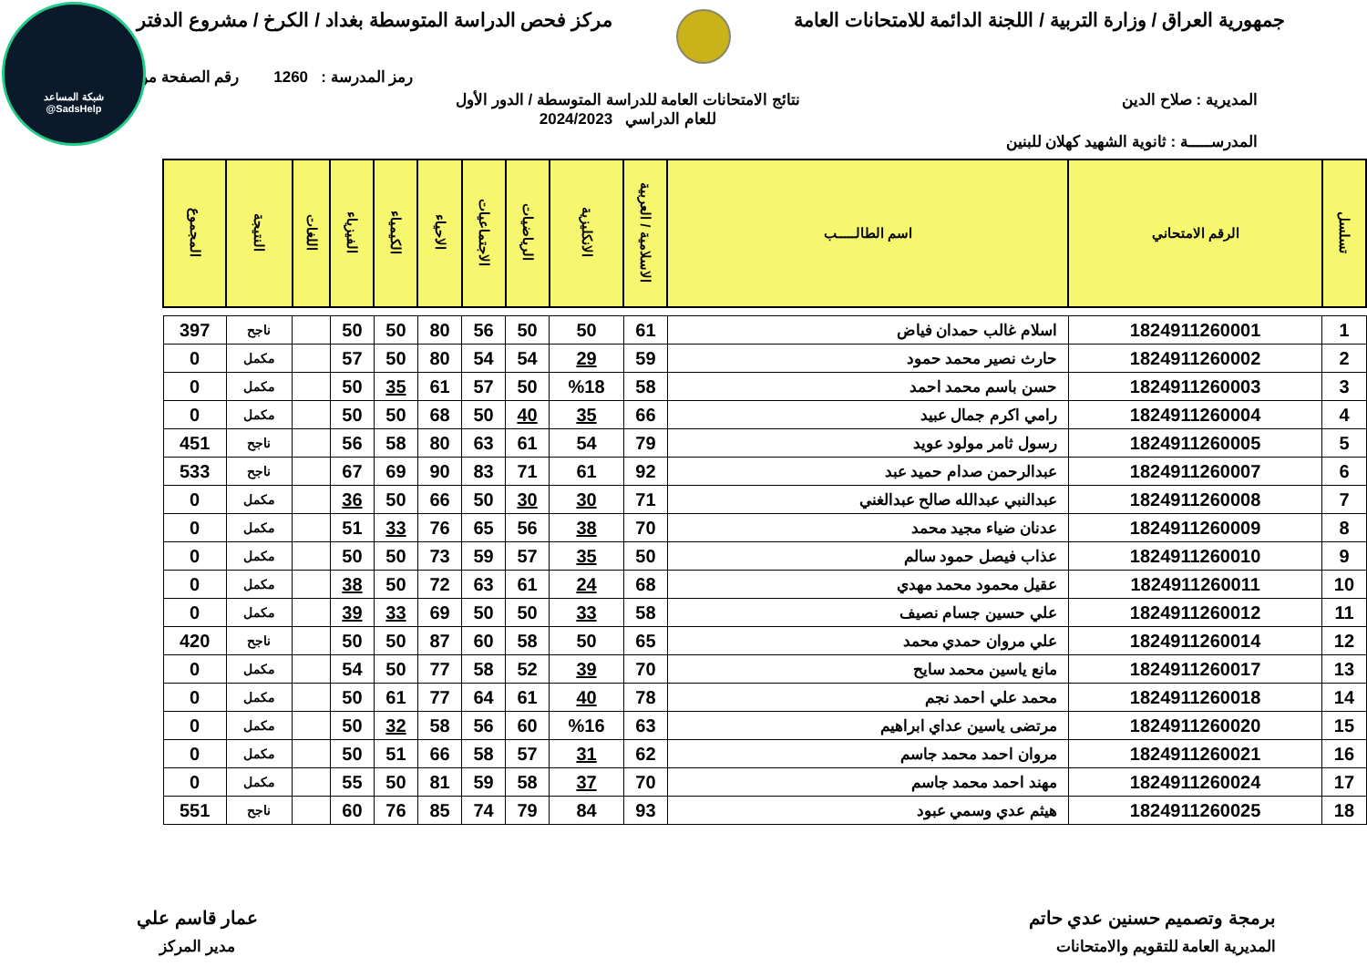شبكة المساعد
@SadsHelp
جمهورية العراق / وزارة التربية / اللجنة الدائمة للامتحانات العامة
مركز فحص الدراسة المتوسطة بغداد / الكرخ / مشروع الدفتر
رمز المدرسة : 1260 رقم الصفحة من
المديرية : صلاح الدين نتائج الامتحانات العامة للدراسة المتوسطة / الدور الأول
للعام الدراسي 2024/2023
المدرســـــة : ثانوية الشهيد كهلان للبنين
| تسلسل | الرقم الامتحاني | اسم الطالـــــب | الاسلامية / العربية | الانكليزية | الرياضيات | الاجتماعيات | الاحياء | الكيمياء | الفيزياء | اللغات | النتيجة | المجموع |
| --- | --- | --- | --- | --- | --- | --- | --- | --- | --- | --- | --- | --- |
| 1 | 1824911260001 | اسلام غالب حمدان فياض | 61 | 50 | 50 | 56 | 80 | 50 | 50 | | ناجح | 397 |
| 2 | 1824911260002 | حارث نصير محمد حمود | 59 | 29 | 54 | 54 | 80 | 50 | 57 | | مكمل | 0 |
| 3 | 1824911260003 | حسن باسم محمد احمد | 58 | %18 | 50 | 57 | 61 | 35 | 50 | | مكمل | 0 |
| 4 | 1824911260004 | رامي اكرم جمال عبيد | 66 | 35 | 40 | 50 | 68 | 50 | 50 | | مكمل | 0 |
| 5 | 1824911260005 | رسول ثامر مولود عويد | 79 | 54 | 61 | 63 | 80 | 58 | 56 | | ناجح | 451 |
| 6 | 1824911260007 | عبدالرحمن صدام حميد عبد | 92 | 61 | 71 | 83 | 90 | 69 | 67 | | ناجح | 533 |
| 7 | 1824911260008 | عبدالنبي عبدالله صالح عبدالغني | 71 | 30 | 30 | 50 | 66 | 50 | 36 | | مكمل | 0 |
| 8 | 1824911260009 | عدنان ضياء مجيد محمد | 70 | 38 | 56 | 65 | 76 | 33 | 51 | | مكمل | 0 |
| 9 | 1824911260010 | عذاب فيصل حمود سالم | 50 | 35 | 57 | 59 | 73 | 50 | 50 | | مكمل | 0 |
| 10 | 1824911260011 | عقيل محمود محمد مهدي | 68 | 24 | 61 | 63 | 72 | 50 | 38 | | مكمل | 0 |
| 11 | 1824911260012 | علي حسين جسام نصيف | 58 | 33 | 50 | 50 | 69 | 33 | 39 | | مكمل | 0 |
| 12 | 1824911260014 | علي مروان حمدي محمد | 65 | 50 | 58 | 60 | 87 | 50 | 50 | | ناجح | 420 |
| 13 | 1824911260017 | مانع ياسين محمد سايح | 70 | 39 | 52 | 58 | 77 | 50 | 54 | | مكمل | 0 |
| 14 | 1824911260018 | محمد علي احمد نجم | 78 | 40 | 61 | 64 | 77 | 61 | 50 | | مكمل | 0 |
| 15 | 1824911260020 | مرتضى ياسين عداي ابراهيم | 63 | %16 | 60 | 56 | 58 | 32 | 50 | | مكمل | 0 |
| 16 | 1824911260021 | مروان احمد محمد جاسم | 62 | 31 | 57 | 58 | 66 | 51 | 50 | | مكمل | 0 |
| 17 | 1824911260024 | مهند احمد محمد جاسم | 70 | 37 | 58 | 59 | 81 | 50 | 55 | | مكمل | 0 |
| 18 | 1824911260025 | هيثم عدي وسمي عبود | 93 | 84 | 79 | 74 | 85 | 76 | 60 | | ناجح | 551 |
برمجة وتصميم حسنين عدي حاتم
المديرية العامة للتقويم والامتحانات
عمار قاسم علي
مدير المركز